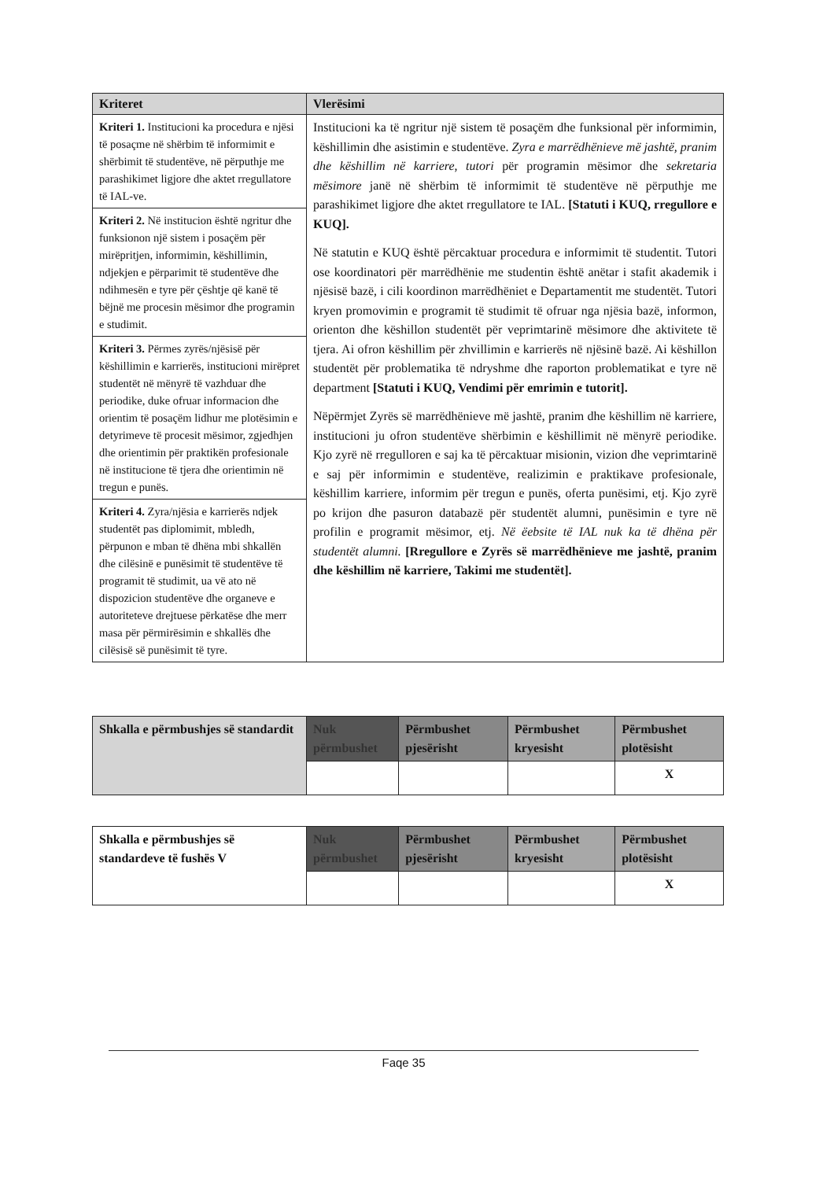| Kriteret | Vlerësimi |
| --- | --- |
| Kriteri 1. Institucioni ka procedura e njësi të posaçme në shërbim të informimit e shërbimit të studentëve, në përputhje me parashikimet ligjore dhe aktet rregullatore të IAL-ve. | Institucioni ka të ngritur një sistem të posaçëm dhe funksional për informimin, këshillimin dhe asistimin e studentëve. Zyra e marrëdhënieve më jashtë, pranim dhe këshillim në karriere , tutori për programin mësimor dhe sekretaria mësimore janë në shërbim të informimit të studentëve në përputhje me parashikimet ligjore dhe aktet rregullatore te IAL. [Statuti i KUQ, rregullore e KUQ]. Në statutin e KUQ është përcaktuar procedura e informimit të studentit. Tutori ose koordinatori për marrëdhënie me studentin është anëtar i stafit akademik i njësisë bazë, i cili koordinon marrëdhëniet e Departamentit me studentët. Tutori kryen promovimin e programit të studimit të ofruar nga njësia bazë, informon, orienton dhe këshillon studentët për veprimtarinë mësimore dhe aktivitete të tjera. Ai ofron këshillim për zhvillimin e karrierës në njësinë bazë. Ai këshillon studentët për problematika të ndryshme dhe raporton problematikat e tyre në department [Statuti i KUQ, Vendimi për emrimin e tutorit]. Nëpërmjet Zyrës së marrëdhënieve më jashtë, pranim dhe këshillim në karriere, institucioni ju ofron studentëve shërbimin e këshillimit në mënyrë periodike. Kjo zyrë në rregulloren e saj ka të përcaktuar misionin, vizion dhe veprimtarinë e saj për informimin e studentëve, realizimin e praktikave profesionale, këshillim karriere, informim për tregun e punës, oferta punësimi, etj. Kjo zyrë po krijon dhe pasuron databazë për studentët alumni, punësimin e tyre në profilin e programit mësimor, etj. Në ëebsite të IAL nuk ka të dhëna për studentët alumni. [Rregullore e Zyrës së marrëdhënieve me jashtë, pranim dhe këshillim në karriere, Takimi me studentët]. |
| Kriteri 2. Në institucion është ngritur dhe funksionon një sistem i posaçëm për mirëpritjen, informimin, këshillimin, ndjekjen e përparimit të studentëve dhe ndihmesën e tyre për çështje që kanë të bëjnë me procesin mësimor dhe programin e studimit. | |
| Kriteri 3. Përmes zyrës/njësisë për këshillimin e karrierës, institucioni mirëpret studentët në mënyrë të vazhduar dhe periodike, duke ofruar informacion dhe orientim të posaçëm lidhur me plotësimin e detyrimeve të procesit mësimor, zgjedhjen dhe orientimin për praktikën profesionale në institucione të tjera dhe orientimin në tregun e punës. | |
| Kriteri 4. Zyra/njësia e karrierës ndjek studentët pas diplomimit, mbledh, përpunon e mban të dhëna mbi shkallën dhe cilësinë e punësimit të studentëve të programit të studimit, ua vë ato në dispozicion studentëve dhe organeve e autoriteteve drejtuese përkatëse dhe merr masa për përmirësimin e shkallës dhe cilësisë së punësimit të tyre. | |
| Shkalla e përmbushjes së standardit | Nuk përmbushet | Përmbushet pjesërisht | Përmbushet kryesisht | Përmbushet plotësisht |
| | | | | X |
| Shkalla e përmbushjes së standardeve të fushës V | Nuk përmbushet | Përmbushet pjesërisht | Përmbushet kryesisht | Përmbushet plotësisht |
| | | | | X |
Faqe 35